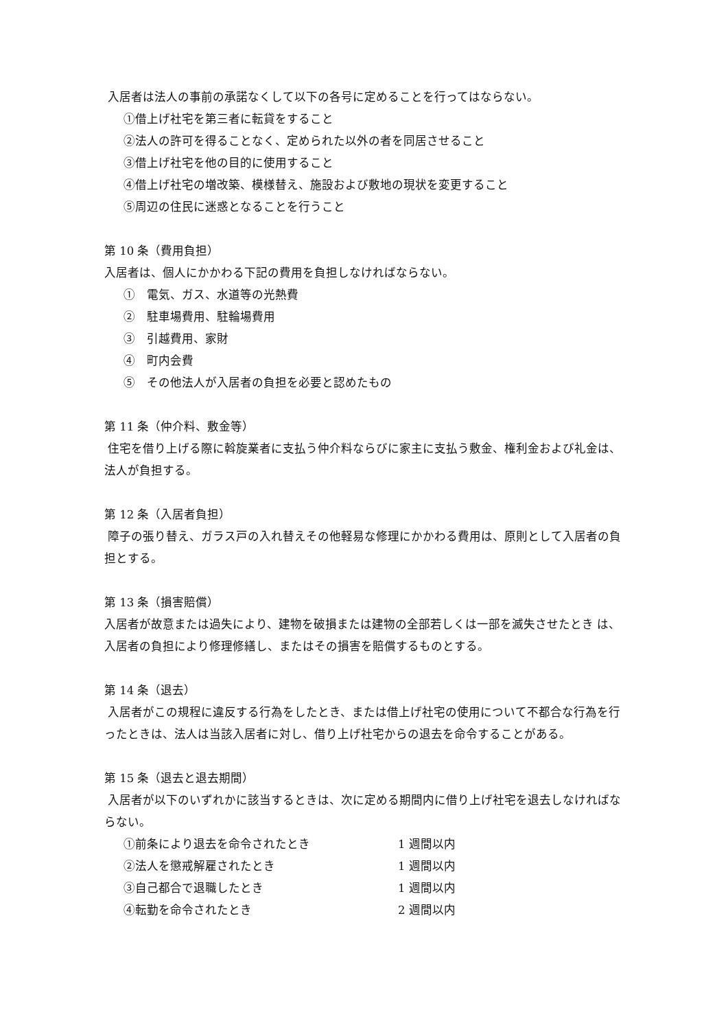入居者は法人の事前の承諾なくして以下の各号に定めることを行ってはならない。
①借上げ社宅を第三者に転貸をすること
②法人の許可を得ることなく、定められた以外の者を同居させること
③借上げ社宅を他の目的に使用すること
④借上げ社宅の増改築、模様替え、施設および敷地の現状を変更すること
⑤周辺の住民に迷惑となることを行うこと
第 10 条（費用負担）
入居者は、個人にかかわる下記の費用を負担しなければならない。
①　電気、ガス、水道等の光熱費
②　駐車場費用、駐輪場費用
③　引越費用、家財
④　町内会費
⑤　その他法人が入居者の負担を必要と認めたもの
第 11 条（仲介料、敷金等）
住宅を借り上げる際に斡旋業者に支払う仲介料ならびに家主に支払う敷金、権利金および礼金は、法人が負担する。
第 12 条（入居者負担）
障子の張り替え、ガラス戸の入れ替えその他軽易な修理にかかわる費用は、原則として入居者の負担とする。
第 13 条（損害賠償）
入居者が故意または過失により、建物を破損または建物の全部若しくは一部を滅失させたとき は、入居者の負担により修理修繕し、またはその損害を賠償するものとする。
第 14 条（退去）
入居者がこの規程に違反する行為をしたとき、または借上げ社宅の使用について不都合な行為を行ったときは、法人は当該入居者に対し、借り上げ社宅からの退去を命令することがある。
第 15 条（退去と退去期間）
入居者が以下のいずれかに該当するときは、次に定める期間内に借り上げ社宅を退去しなければならない。
①前条により退去を命令されたとき 1 週間以内
②法人を懲戒解雇されたとき 1 週間以内
③自己都合で退職したとき 1 週間以内
④転勤を命令されたとき 2 週間以内